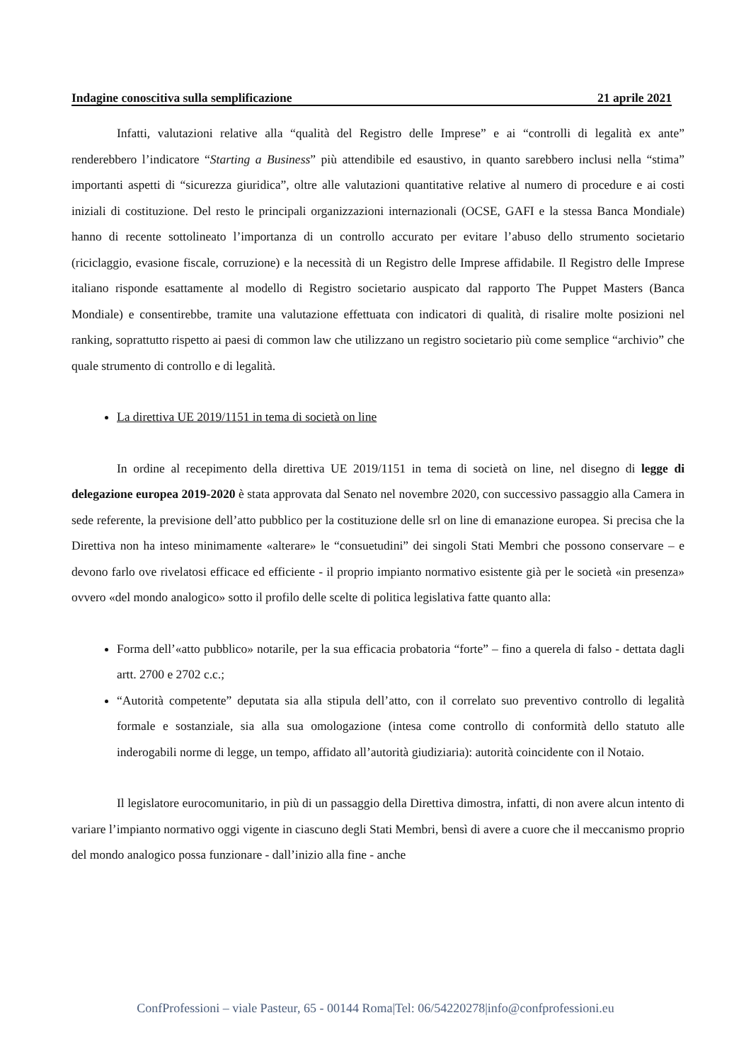Indagine conoscitiva sulla semplificazione 21 aprile 2021
Infatti, valutazioni relative alla “qualità del Registro delle Imprese” e ai “controlli di legalità ex ante” renderebbero l’indicatore “Starting a Business” più attendibile ed esaustivo, in quanto sarebbero inclusi nella “stima” importanti aspetti di “sicurezza giuridica”, oltre alle valutazioni quantitative relative al numero di procedure e ai costi iniziali di costituzione. Del resto le principali organizzazioni internazionali (OCSE, GAFI e la stessa Banca Mondiale) hanno di recente sottolineato l’importanza di un controllo accurato per evitare l’abuso dello strumento societario (riciclaggio, evasione fiscale, corruzione) e la necessità di un Registro delle Imprese affidabile. Il Registro delle Imprese italiano risponde esattamente al modello di Registro societario auspicato dal rapporto The Puppet Masters (Banca Mondiale) e consentirebbe, tramite una valutazione effettuata con indicatori di qualità, di risalire molte posizioni nel ranking, soprattutto rispetto ai paesi di common law che utilizzano un registro societario più come semplice “archivio” che quale strumento di controllo e di legalità.
La direttiva UE 2019/1151 in tema di società on line
In ordine al recepimento della direttiva UE 2019/1151 in tema di società on line, nel disegno di legge di delegazione europea 2019-2020 è stata approvata dal Senato nel novembre 2020, con successivo passaggio alla Camera in sede referente, la previsione dell’atto pubblico per la costituzione delle srl on line di emanazione europea. Si precisa che la Direttiva non ha inteso minimamente «alterare» le “consuetudini” dei singoli Stati Membri che possono conservare – e devono farlo ove rivelatosi efficace ed efficiente - il proprio impianto normativo esistente già per le società «in presenza» ovvero «del mondo analogico» sotto il profilo delle scelte di politica legislativa fatte quanto alla:
Forma dell’«atto pubblico» notarile, per la sua efficacia probatoria “forte” – fino a querela di falso - dettata dagli artt. 2700 e 2702 c.c.;
“Autorità competente” deputata sia alla stipula dell’atto, con il correlato suo preventivo controllo di legalità formale e sostanziale, sia alla sua omologazione (intesa come controllo di conformità dello statuto alle inderogabili norme di legge, un tempo, affidato all’autorità giudiziaria): autorità coincidente con il Notaio.
Il legislatore eurocomunitario, in più di un passaggio della Direttiva dimostra, infatti, di non avere alcun intento di variare l’impianto normativo oggi vigente in ciascuno degli Stati Membri, bensì di avere a cuore che il meccanismo proprio del mondo analogico possa funzionare - dall’inizio alla fine - anche
ConfProfessioni – viale Pasteur, 65 - 00144 Roma|Tel: 06/54220278|info@confprofessioni.eu